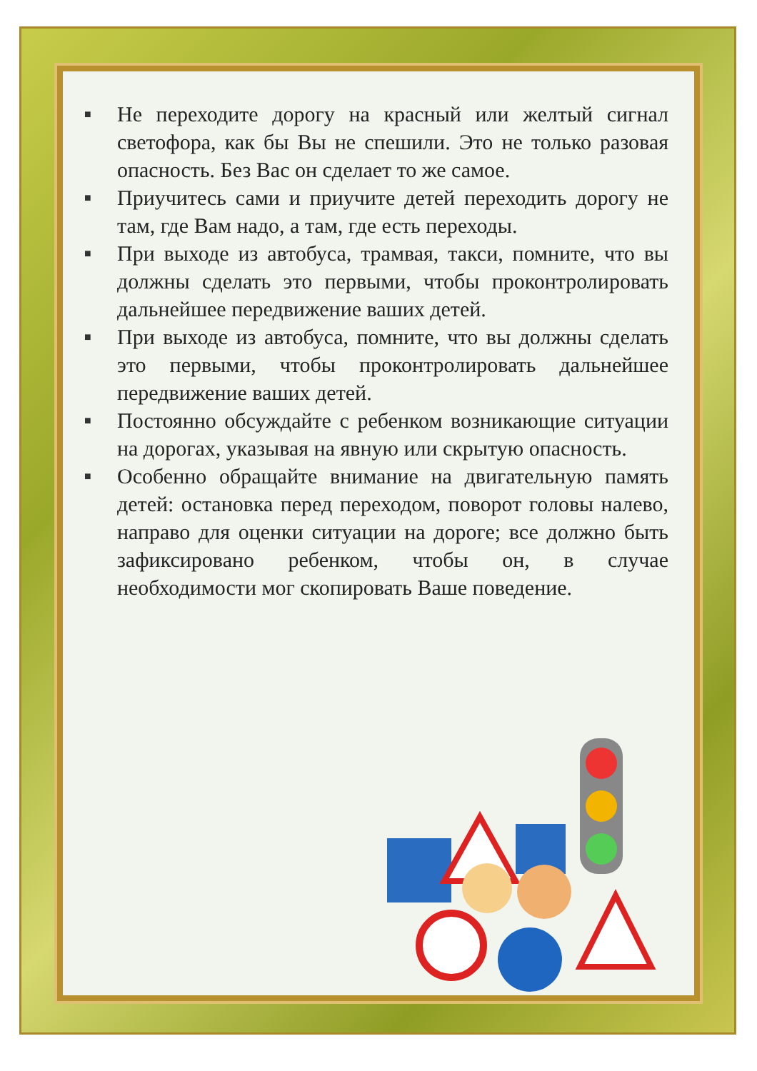■ Не переходите дорогу на красный или желтый сигнал светофора, как бы Вы не спешили. Это не только разовая опасность. Без Вас он сделает то же самое.
■ Приучитесь сами и приучите детей переходить дорогу не там, где Вам надо, а там, где есть переходы.
■ При выходе из автобуса, трамвая, такси, помните, что вы должны сделать это первыми, чтобы проконтролировать дальнейшее передвижение ваших детей.
■ При выходе из автобуса, помните, что вы должны сделать это первыми, чтобы проконтролировать дальнейшее передвижение ваших детей.
■ Постоянно обсуждайте с ребенком возникающие ситуации на дорогах, указывая на явную или скрытую опасность.
■ Особенно обращайте внимание на двигательную память детей: остановка перед переходом, поворот головы налево, направо для оценки ситуации на дороге; все должно быть зафиксировано ребенком, чтобы он, в случае необходимости мог скопировать Ваше поведение.